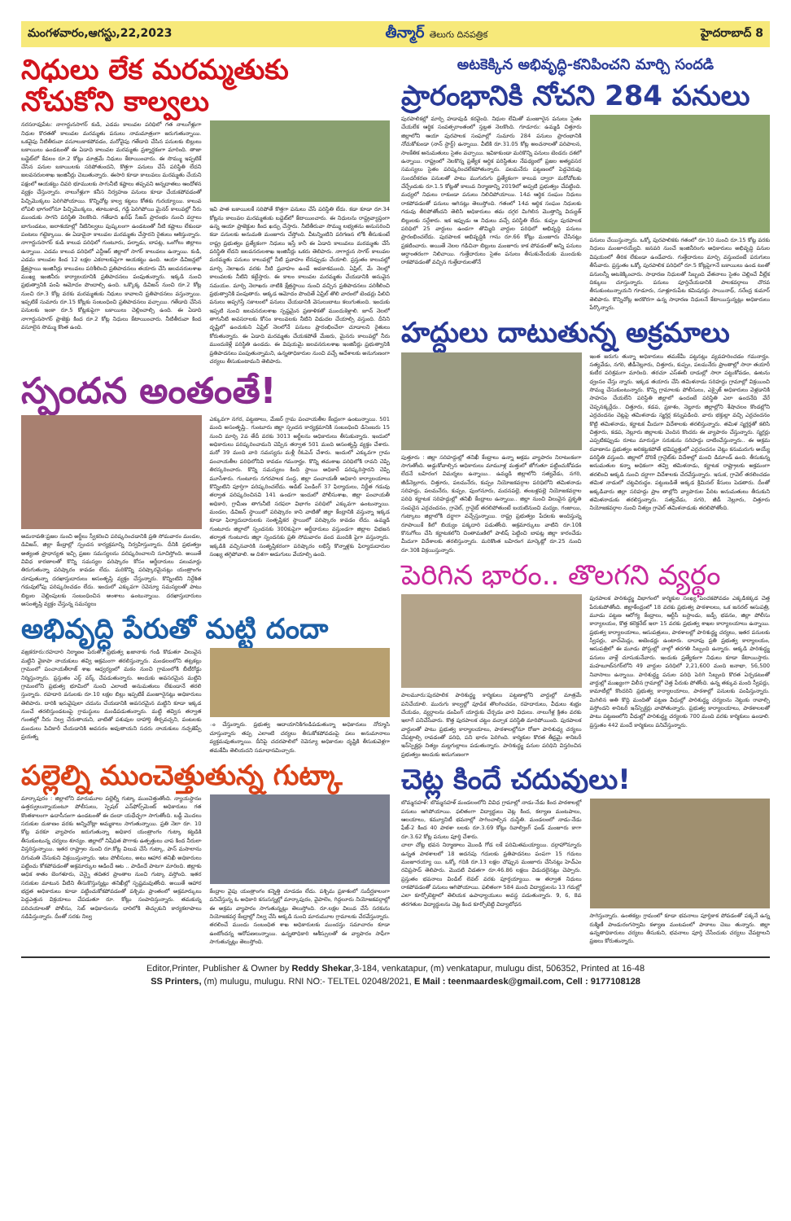మంగళవారం,ఆగస్టు,22,2023 తీన్మార్ తెలుగు దినపత్రిక హైదరాబాద్ 8
నిధులు లేక మరమ్మతుకు నోచుకోని కాల్వలు
నరసరావుపేట: నాగార్జునసాగర్ కుడి, ఎడమ కాలువల పరిధిలో గత నాలుగేళ్లుగా నిధుల కొరతతో కాలువల మరమ్మతు పనులు నామమాత్రంగా జరుగుతున్నాయి. ఒకవైపు నీటితీరువా వసూలుకాకపోవడం, మరోవైపు గతేడాది చేసిన పనులకు బిల్లులు బకాయిలు ఉండటంతో ఈ ఏడాది కాలువల మరమ్మతు ప్రశ్నార్థకంగా మారింది. తాజా బడ్జెట్‌లో కేవలం రూ.2 కోట్లు మాత్రమే నిధులు కేటాయించారు. ఈ సొమ్ము ఇప్పటికే చేసిన పనుల బకాయిలకు సరిపోతుందని, కొత్తగా పనులు చేసే పరిస్థితి లేదని జలవనరులశాఖ ఇంజినీర్లు చెబుతున్నారు. ఈసారి కూడా కాలువలు మరమ్మతు చేయని పక్షంలో ఆయకట్టు చివరి భూములకు సాగునీటి కష్టాలు తప్పవని అన్నదాతలు ఆందోళన వ్యక్తం చేస్తున్నారు. నాలుగేళ్లుగా కనీస నిర్వహణ పనులు కూడా చేయకపోవడంతో పిచ్చిమొక్కలు పెరిగిపోయాయి. కొన్నిచోట్ల కాల్వ కట్టలు కోతకు గురయ్యాయి. కాలువ లోపలి భాగంలోనూ పిచ్చిమొక్కలు, తూటుకాడ, గడ్డి పెరిగిపోయి మైనర్ కాలువల్లో నీరు ముందుకు సాగని పరిస్థితి నెలకొంది. గతేడాది ఖరీఫ్ సీజన్ ప్రారంభం నుంచి వర్షాలు బాగుండటం, జలాశయాల్లో నీటినిల్వలు పుష్కలంగా ఉండటంతో నీటి కష్టాలు లేకుండా పంటలు గట్టెక్కాయి. ఈ ఏడాదైనా కాలువల మరమ్మతు చేస్తారని రైతులు ఆశిస్తున్నారు. నాగార్జునసాగర్ కుడి కాలువ పరిధిలో గుంటూరు, పల్నాడు, బాపట్ల, ఒంగోలు జిల్లాలు ఉన్నాయి. ఎడమ కాలువ పరిధిలో ఎన్టీఆర్ జిల్లాలో సాగర్ కాలువలు ఉన్నాయి. కుడి, ఎడమ కాలువల కింద 12 లక్షల ఎకరాలకుపైగా ఆయకట్టు ఉంది. ఆయా డివిజన్లలో క్షేత్రస్థాయి ఇంజినీర్లు కాలువలు పరిశీలించి ప్రతిపాదనలు తయారు చేసి జలవనరులశాఖ ముఖ్య ఇంజినీరు కార్యాలయానికి ప్రతిపాదనలు పంపుతున్నారు. ఇక్కడి నుంచి ప్రభుత్వానికి పంపి ఆమోదం పొందాల్సి ఉంది. ఒక్కొక్క డివిజన్ నుంచి రూ.2 కోట్ల నుంచి రూ.3 కోట్ల వరకు మరమ్మతుకు నిధులు కావాలని ప్రతిపాదనలు వస్తున్నాయి. ఇప్పటికే సుమారు రూ.15 కోట్లకు సంబంధించి ప్రతిపాదనలు వచ్చాయి. గతేడాది చేసిన పనులకు ఇంకా రూ.5 కోట్లకుపైగా బకాయిలు చెల్లించాల్సి ఉంది. ఈ ఏడాది నాగార్జునసాగర్ ప్రాజెక్టు కింద రూ.2 కోట్ల నిధులు కేటాయించారు. నీటితీరువా కింద వసూలైన సొమ్ము కొంత ఉంది.
ఇవి పాత బకాయిలకే సరిపోతే కొత్తగా పనులు చేసే పరిస్థితి లేదు. కడా కూడా రూ.34 కోట్లను కాలువల మరమ్మతుకు బడ్జెట్‌లో కేటాయించారు. ఈ నిధులను రాష్ట్రవ్యాప్తంగా ఉన్న ఆయా ప్రాజెక్టుల కింద ఖర్చు చేస్తారు. నీటితీరువా సొమ్ము లభ్యతను అనుసరించి కడా పనులకు అనుమతి మంజూరు చేస్తోంది. వీటన్నింటిని పరిగణన లోకి తీసుకుంటే రాష్ట్ర ప్రభుత్వం ప్రత్యేకంగా నిధులు ఇస్తే కానీ ఈ ఏడాది కాలువలు మరమ్మతు చేసే పరిస్థితి లేదని జలవనరులశాఖ ఇంజినీర్లు ఒకరు తెలిపారు. నాగార్జున సాగర్ కాలువల మరమ్మతు పనులు కాలువల్లో నీటి ప్రవాహం లేనప్పుడు చేయాలి. ప్రస్తుతం కాలువల్లో మార్చి నెలాఖరు వరకు నీటి ప్రవాహం ఉండే అవకాశముంది. ఏప్రిల్, మే నెలల్లో కాలువలకు నీటిని కట్టేస్తారు. ఈ కాలం కాలువల మరమ్మతు చేయడానికి అనువైన సమయం. మార్చి నెలాఖరు నాటికి క్షేత్రస్థాయి నుంచి వచ్చిన ప్రతిపాదనలు పరిశీలించి ప్రభుత్వానికి పంపుతారు. అక్కడ ఆమోదం పొందితే ఏప్రిల్ తొలి వారంలో టెండర్లు పిలిచి పనులు అప్పగిస్తే సకాలంలో పనులు చేయడానికి వెసులుబాటు కలుగుతుంది. ఇందుకు ఇప్పటి నుంచి జలవనరులశాఖ స్పష్టమైన ప్రణాళికతో ముందుకెళ్లాలి. జూన్ నెలలో తాగునీటి అవసరాలకు కోసం కాలువలకు నీటిని విడుదల చేయాల్సి వస్తుంది. దీనిని దృష్టిలో ఉంచుకుని ఏప్రిల్ నెలలోనే పనులు ప్రారంభించేలా చూడాలని రైతులు కోరుతున్నారు. ఈ ఏడాది మరమ్మతు చేయకపోతే మేజరు, మైనరు కాలువల్లో నీరు ముందుకెళ్లే పరిస్థితి ఉండదు. ఈ విషయమై జలవనరులశాఖ ఇంజినీర్లు ప్రభుత్వానికి ప్రతిపాదనలు పంపుతున్నామని, ఉన్నతాధికారుల నుంచి వచ్చే ఆదేశాలకు అనుగుణంగా చర్యలు తీసుకుంటామని తెలిపారు.
స్పందన అంతంతే!
అమరావతి:ప్రజల నుంచి అర్జీలు స్వీకరించి పరిష్కరించడానికి ప్రతి సోమవారం మండల, డివిజన్, జిల్లా కేంద్రాల్లో స్పందన కార్యక్రమాన్ని నిర్వహిస్తున్నారు. దీనికి ప్రభుత్వం అత్యంత ప్రాధాన్యత ఇచ్చి ప్రజల సమస్యలను పరిష్కరించాలని సూచిస్తోంది. అయితే వివిధ కారణాలతో కొన్ని సమస్యల పరిష్కారం కోసం అర్జీదారులు పలుమార్లు తిరుగుతున్నా పరిష్కారం కావడం లేదు. మరికొన్ని పరిష్కారమైనట్లు యంత్రాంగం చూపుతున్నా దరఖాస్తుదారులు అసంతృప్తి వ్యక్తం చేస్తున్నారు. కొన్నింటిని నిర్దేశిత గడువులోపు పరిష్కరించడం లేదు. ఇందులో ఎక్కువగా రెవెన్యూ సమస్యలతో పాటు బిల్లుల చెల్లింపులకు సంబంధించిన అంశాలు ఉంటున్నాయి. దరఖాస్తుదారులు అసంతృప్తి వ్యక్తం చేస్తున్న సమస్యలు
ఎక్కువగా నగర, పట్టణాలు, మేజర్ గ్రామ పంచాయతీల కేంద్రంగా ఉంటున్నాయి. 501 మంది అసంతృప్తి.. గుంటూరు జిల్లా స్పందన కార్యక్రమానికి సంబంధించి డిసెంబరు 15 నుంచి మార్చి 2వ తేదీ వరకు 3013 అర్జీలను అధికారులు తీసుకున్నారు. ఇందులో అధికారులు పరిష్కరించామని చెప్పిన తర్వాత 501 మంది అసంతృప్తి వ్యక్తం చేశారు. మరో 39 మంది వారి సమస్యను మళ్లీ రీఓపెన్ చేశారు. ఇందులో ఎక్కువగా గ్రామ పంచాయతీల పరిధిలోనివి కావడం గమనార్హం. కొన్ని తమశాఖ పరిధిలోకి రావని చెప్పి తిరస్కరించారు. కొన్ని సమస్యలు కింది స్థాయి అధికారే పరిష్కరిస్తారని చెప్పి మూసేశారు. గుంటూరు నగరపాలక సంస్థ, జిల్లా పంచాయతీ అధికారి కార్యాలయాలు కొన్నింటిని పూర్తిగా పరిష్కరించలేదు. ఆడిట్ పెండింగ్ 37 ఫిర్యాదులు, నిర్ణీత గడువు తర్వాత పరిష్కరించినవి 141 ఉండగా ఇందులో పోలీసుశాఖ, జిల్లా పంచాయతీ అధికారి, గ్రామీణ తాగునీటి సరఫరా విభాగం పరిధిలో ఎక్కువగా ఉంటున్నాయి. మండల, డివిజన్ స్థాయిలో పరిష్కారం కాని వాటితో జిల్లా కేంద్రానికి వస్తున్నా ఇక్కడ కూడా ఫిర్యాదుదారులకు సంతృప్తికర స్థాయిలో పరిష్కారం కావడం లేదు. ఉమ్మడి గుంటూరు జిల్లాలో స్పందనకు 300కుపైగా అర్జీదారులు వస్తుండగా జిల్లాల విభజన తర్వాత గుంటూరు జిల్లా స్పందనకు ప్రతి సోమవారం వంద మందికి పైగా వస్తున్నారు. ఇక్కడికి వచ్చినవారికి సంతృప్తికరంగా పరిష్కారం లభిస్తే కొన్నాళ్లకు ఫిర్యాదుదారుల సంఖ్య తగ్గిపోవాలి. ఆ దిశగా అడుగులు వేయాల్సి ఉంది.
అభివృద్ధి పేరుతో మట్టి దందా
వజ్రకరూరు:రహదారి నిర్మాణం పేరుతో, ప్రభుత్వ ఖజానాకు గండి కొడుతూ విలువైన మట్టిని వైకాపా నాయకులు తవ్వి అక్రమంగా తరలిస్తున్నారు. మండలంలోని తట్రకల్లు గ్రామంలో పంచాయతీరాజ్ శాఖ ఆధ్వర్యంలో మఠం నుంచి గ్రామంలోకి బీటీరోడ్డు నిర్మిస్తున్నారు. ప్రస్తుతం ఎర్త్ వర్క్ చేపడుతున్నారు. అందుకు అవసరమైన మట్టిని గ్రామంలోని ప్రభుత్వ భూమిలో నుంచి ఎలాంటి అనుమతులు లేకుండానే తరలి స్తున్నారు. రహదారి పనులకు రూ.10 లక్షల బిల్లు ఇప్పటికే మంజూరైనట్లు అధికారులు తెలిపారు. దారికి ఇరువైపులా చదును చేయడానికి అవసరమైన మట్టిని కూడా ఇక్కడ నుంచే తరలిస్తుండటంపై గ్రామస్థులు మండిపడుతున్నారు. మట్టి తవ్విన తర్వాత గుంతల్లో నీరు నిల్వ చేరుతాయని, వాటితో పశువుల దాహార్తి తీర్చవచ్చని, పంటలకు మందులు పిచికారీ చేయడానికి అవసరం అవుతాయని సదరు నాయకులు నచ్చజెప్పే ప్రయత్న
ం చేస్తున్నారు. ప్రభుత్వ ఆదాయానికిగండిపడుతున్నా అధికారులు నోర్మూసి చూస్తున్నారు తప్ప ఎలాంటి చర్యలు తీసుకోకపోవడంపై పలు అనుమానాలు వ్యక్తమవుతున్నాయి. దీనిపై చదరపాలిలో రెవెన్యూ అధికారుల దృష్టికి తీసుకువెళ్లగా తమకేమీ తెలియదని సమాధానమిచ్చారు.
పల్లెల్ని ముంచెత్తుతున్న గుట్కా
మార్కాపురం : జిల్లాలోని మారుమూల పల్లెల్నీ గుట్కా ముంచెత్తుతోంది. న్యాయస్థానం ఉత్తర్వులున్నాయంటూ పోలీసులు, స్పెషల్ ఎన్‌ఫోర్స్‌మెంట్ అధికారులు గత కొంతకాలంగా ఉదాసీనంగా ఉండటంతో ఈ దందా యథేచ్ఛగా సాగుతోంది. బడ్డీ మొదలు సరుకుల దుకాణం వరకు అన్నిచోట్లా అమ్మకాలు సాగుతున్నాయి. ప్రతి నెలా రూ. 10 కోట్ల వరకూ వ్యాపారం జరుగుతున్నా అధికార యంత్రాంగం గుట్కా కట్టడికి తీసుకుంటున్న చర్యలు శూన్యం. జిల్లాలో నిషేధిత పొగాకు ఉత్పత్తులు చాప కింద నీరులా విస్తరిస్తున్నాయి. ఇతర రాష్ట్రాల నుంచి రూ.కోట్ల విలువ చేసే గుట్కా, పాన్ మసాలాను దిగుమతి చేసుకుని విక్రయిస్తున్నారు. ఇటు పోలీసులు, అటు ఆహార తనిఖీ అధికారులు పట్టించు కోకపోవడంతో అక్రమార్కుల ఆడిందే ఆట .. పాడిందే పాటగా మారింది. జిల్లాకు అధిక శాతం బెంగళూరు, చెన్నై తదితర ప్రాంతాల నుంచి గుట్కా వస్తోంది. ఇతర సరుకుల మాటున వీటిని తీసుకొస్తున్నట్లు తనిఖీల్లో స్పష్టమవుతోంది. అయితే ఆహార భద్రత అధికారులు కూడా పట్టించుకోకపోవడంతో పశ్చిమ ప్రాంతంలో అక్రమార్కులు పెద్దఎత్తున విక్రయాలు చేపడుతూ రూ. కోట్లు సంపాదిస్తున్నారు. తమకున్న పరిచయాలతో పోలీసు, సెబ్ అధికారులను దారిలోకి తెచ్చుకుని కార్యకలాపాలు నడిపిస్తున్నారు. దీంతో సరకు నిల్వ
కేంద్రాల వైపు యంత్రాంగం కన్నెత్తి చూడడం లేదు. పశ్చిమ ప్రకాశంలో సుదీర్ఘకాలంగా పనిచేస్తున్న ఓ అధికారి కనుసన్నల్లో మార్కాపురం, వైపాలెం, గిద్దలూరు నియోజకవర్గాల్లో ఈ అక్రమ వ్యాపారం సాగుతున్నట్లు తెలుస్తోంది. రూ.లక్షల విలువ చేసే సరకును నియోజకవర్గ కేంద్రాల్లో నిల్వ చేసి అక్కడి నుంచి మారుమూల గ్రామాలకు చేరవేస్తున్నారు. తరలించే ముందు సంబంధిత శాఖ అధికారులకు ముందస్తు సమాచారం కూడా ఉంటోందన్న ఆరోపణలున్నాయి. ఉన్నతాధికారి ఆశీస్సులతో ఈ వ్యాపారం సాఫీగా సాగుతున్నట్లు తెలుస్తోంది.
అటకెక్కిన అభివృద్ధి-కనిపించని మార్చి సందడి
ప్రారంభానికి నోచని 284 పనులు
పురపాలికల్లో మార్చి హడావుడి కరవైంది. నిధుల లేమితో మంజూరైన పనులు సైతం చేయలేక ఆర్థిక సంవత్సరాంతంలో స్తబ్దత నెలకొంది. గూడూరు: ఉమ్మడి చిత్తూరు జిల్లాలోని ఆయా పురపాలక సంఘాల్లో సుమారు 284 పనులు ప్రారంభానికి నోచుకోకుండా (నాన్ స్టార్ట్) ఉన్నాయి. వీటికి రూ.31.05 కోట్ల అంచనాలతో పరిపాలన, సాంకేతిక అనుమతులు సైతం వచ్చాయి. ఇవికాకుండా మరికొన్ని పనులు టెండరు దశలో ఉన్నాయి. రాష్ట్రంలో నెలకొన్న ప్రత్యేక ఆర్థిక పరిస్థితుల నేపథ్యంలో ప్రజల అత్యవసర సమస్యలు సైతం పరిష్కరించలేకపోతున్నారు. పలమనేరు పట్టణంలో పెద్దచెరువు సుందరీకరణ పనులతో పాటు ముగురుగు ప్రత్యేకంగా కాలువ ద్వారా మరోచోటకు చేర్చేందుకు రూ.1.5 కోట్లతో కాలువ నిర్మాణాన్ని 2019లో అప్పటి ప్రభుత్వం చేపట్టింది. మధ్యలో నిధులు రాకుండా పనులు నిలిచిపోయాయి. 14వ ఆర్థిక సంఘం నిధులు రాకపోవడంతో పనులు ఆగినట్లు తెలుస్తోంది. గతంలో 14వ ఆర్థిక సంఘం నిధులకు గడువు తీరిపోతోందని తెలిసి అధికారులు తమ దగ్గర మిగిలిన మొత్తాన్ని విద్యుత్ బిల్లులకు సర్దేశారు. ఇక ఇప్పుడు ఆ నిధులు వచ్చే పరిస్థితి లేదు. కుప్పం పురపాలక పరిధిలో 25 వార్డులు ఉండగా తొమ్మిది వార్డుల పరిధిలో అభివృద్ధి పనులు ప్రారంభించలేదు. పురపాలక అభివృద్ధికి గాను రూ.66 కోట్లు మంజూరు చేసినట్లు ప్రకటించారు. అయితే నెలల గడిచినా బిల్లులు మంజూరు కాక పోవడంతో అన్ని పనులు అర్ధాంతరంగా నిలిచాయి. గుత్తేదారులు సైతం పనులు తీసుకునేందుకు ముందుకు రాకపోవడంతో వచ్చిన గుత్తేదారులతోనే
పనులు చేయిస్తున్నారు. ఒక్కో పురపాలికకు గతంలో రూ.10 నుంచి రూ.15 కోట్ల వరకు నిధులు మంజూరయ్యేవి. జనవరి నుంచే ఇంజినీరింగు అధికారులు అభివృద్ధి పనుల విషయంలో తీరిక లేకుండా ఉండేవారు. గుత్తేదారులు మార్చి వస్తుందంటే పరుగులు తీసేవారు. ప్రస్తుతం ఒక్కో పురపాలిక పరిధిలో రూ.5 కోట్లపైగానే బకాయిలు ఉండ టంతో పనులన్నీ అటకెక్కించారు. సాధారణ నిధులతో సిబ్బంది వేతనాలు సైతం చెల్లించే వీల్లేక దిక్కులు చూస్తున్నారు. పనులు పూర్తిచేయడానికి పాలకవర్గాలు చొరవ తీసుకుంటున్నాయని గూడూరు, సూళ్లూరుపేట కమిషనర్లు సాయినాథ్, నరేంద్ర కుమార్ తెలిపారు. కొన్నిచోట్ల అరకొరగా ఉన్న సాధారణ నిధులనే కేటాయిస్తున్నట్లు అధికారులు పేర్కొన్నారు.
హద్దులు దాటుతున్న అక్రమాలు
పుత్తూరు : జిల్లా సరిహద్దుల్లో తనిఖీ కేంద్రాలు ఉన్నా అక్రమ వ్యాపారం నిరాటంకంగా సాగుతోంది. అడ్డుకోవాల్సిన అధికారులు మామూళ్ల మత్తులో జోగుతూ పట్టించుకోవడం లేదనే బహిరంగ విమర్శలు ఉన్నాయి.. ఉమ్మడి జిల్లాలోని సత్యవేడు, నగరి, జీడీనెల్లూరు, చిత్తూరు, పలమనేరు, కుప్పం నియోజకవర్గాల పరిధిలోని తమిళనాడు సరిహద్దు, పలమనేరు, కుప్పం, పుంగనూరు, మదనపల్లె, తంబళ్లపల్లె నియోజకవర్గాల పరిధి కర్ణాటక సరిహద్దుల్లో తనిఖీ కేంద్రాలు ఉన్నాయి.. జిల్లా నుంచి విలువైన ప్రకృతి సంపదైన ఎర్రచందనం, గ్రావెల్, గ్రానైట్ తరలిపోతుంటే బయటినుంచి మద్యం, గంజాయి, గుట్కాలు జిల్లాలోకి దర్జాగా వచ్చేస్తున్నాయి. రాష్ట్ర ప్రభుత్వం పేదలకు అందిస్తున్న రూపాయికే కిలో బియ్యం పక్కదారి పడుతోంది. అక్రమార్కులు వాటిని రూ.10కి కొనుగోలు చేసి కర్ణాటకలోని చింతామణిలో పాలిష్ పెట్టించి బాపట్ల జిల్లా కారంచేడు మీదుగా విదేశాలకు తరలిస్తున్నారు. మరికొంత బహిరంగ మార్కెట్లో రూ.25 నుంచి రూ.30కి విక్రయిస్తున్నారు.
ఇంత జరుగు తున్నా అధికారులు తమకేమీ పట్టనట్లు వ్యవహరించడం గమనార్హం. సత్యవేడు, నగరి, జీడీనెల్లూరు, చిత్తూరు, కుప్పం, పలమనేరు ప్రాంతాల్లో సారా తయారీ కుటీర పరిశ్రమగా మారింది. తరచూ ఎస్ఈబీ దాడుల్లో సారా పట్టుకోవడం, ఊటను ధ్వంసం చేస్తు న్నారు. ఇక్కడ తయారు చేసి తమిళనాడు సరిహద్దు గ్రామాల్లో విక్రయించి సొమ్ము చేసుకుంటున్నారు. కొన్ని గ్రామాలకు పోలీసులు, ఎక్సైజ్ అధికారులు వెళ్లడానికి సాహసం చేయలేని పరిస్థితి జిల్లాలో ఉందంటే పరిస్థితి ఎలా ఉందనేది వేరే చెప్పనక్కర్లేదు.. చిత్తూరు, కడప, ప్రకాశం, నెల్లూరు జిల్లాల్లోని శేషాచలం కొండల్లోని ఎర్రచందనం చెట్లపై తమిళనాడు స్మగ్లర్ల కన్నుపడింది. వారు భక్తుల్లా వచ్చి ఎర్రచందనం కొట్టి తమిళనాడు, కర్ణాటక మీదుగా విదేశాలకు తరలిస్తున్నారు. తమిళ స్మగ్లర్లతో కలిసి చిత్తూరు, కడప, నెల్లూరు జిల్లాలకు చెందిన కొందరు ఈ వ్యాపారం చేస్తున్నారు. స్మగ్లర్లు ఎప్పటికప్పుడు రూటు మారుస్తూ సరుకును సరిహద్దు దాటించేస్తున్నారు.. ఈ అక్రమ రవాణాను ప్రభుత్వం అరికట్టకపోతే భవిష్యత్తులో ఎర్రచందనం చెట్లు కనుమరుగు అయ్యే పరిస్థితి వస్తుంది. జిల్లాలో దొరికే గ్రానైట్‌కు విదేశాల్లో మంచి డిమాండ్ ఉంది. తీసుకున్న అనుమతుల కన్నా అధికంగా తవ్వి తమిళనాడు, కర్ణాటక రాష్ట్రాలకు అక్రమంగా తరలించి అక్కడి నుంచి దర్జాగా విదేశాలకు చేరవేస్తున్నారు. ఇసుక, గ్రావెల్ తరలించడం తమిళ నాడులో చట్టవిరుద్ధం. పట్టుబడితే అక్కడ క్రిమినల్ కేసులు పెడతారు. దీంతో అక్కడివారు జిల్లా సరిహద్దు ప్రాం తాల్లోని వ్యాపారుల పేరిట అనుమతులు తీసుకుని తమిళనాడుకు తరలిస్తున్నారు. సత్యవేడు, నగరి, జీడీ నెల్లూరు, చిత్తూరు నియోజకవర్గాల నుంచి నిత్యం గ్రావెల్ తమిళనాడుకు తరలిపోతోంది.
పెరిగిన భారం.. తొలగని వ్యర్థం
పాలమూరు:పురపాలిక పారిశుద్ధ్య కార్మికులు పట్టణాల్లోని వార్డుల్లో మాత్రమే పనిచేయాలి. మురుగు కాల్వల్లో పూడిక తొలగించడం, రహదారులు, వీధులు శుభ్రం చేయడం, వ్యర్థాలను డంపింగ్ యార్డుకు చేర్చడం వారి విధులు. నాలుగేళ్ల క్రితం వరకు ఇలాగే పనిచేసేవారు. కొత్త పురపాలక చట్టం వచ్చాక పరిస్థితి మారిపోయింది. పురపాలక వార్డులతో పాటు ప్రభుత్వ కార్యాలయాలు, పాఠశాలల్లోనూ రోజూ పారిశుధ్య చర్యలు చేపట్టాల్సి రావడంతో పరిధి, పని భారం పెరిగింది. కార్మికుల కొరత తీవ్రమై శానిటరీ ఇన్‌స్పెక్టర్లు నిత్యం మల్లగుల్లాలు పడుతున్నారు. పారిశుద్ధ్య పనుల పరిధిని విస్తరించిన ప్రభుత్వం అందుకు అనుగుణంగా
పురపాలక పారిశుద్ధ్య విభాగంలో కార్మికుల సంఖ్య పెంచకపోవడం ఎక్కడికక్కడ చెత్త పేరుకుపోతోంది. జిల్లాకేంద్రంలో 18 వరకు ప్రభుత్వ పాఠశాలలు, ఒక జనరల్ ఆసుపత్రి, మూడు పట్టణ ఆరోగ్య కేంద్రాలు, ఆర్టీసీ బస్టాండు, జడ్పీ భవనం, జిల్లా పోలీసు కార్యాలయం, కొత్త కలెక్టరేట్ ఇలా 15 వరకు ప్రభుత్వ శాఖల కార్యాలయాలు ఉన్నాయి. ప్రభుత్వ కార్యాలయాలు, ఆసుపత్రులు, పాఠశాలల్లో పారిశుద్ధ్య చర్యలు, ఇతర పనులకు స్వీపర్లు, వాచ్‌మెన్లు, అటెండర్లు ఉంటారు. దాదాపు ప్రతి ప్రభుత్వ కార్యాలయం, ఆసుపత్రిలో ఈ మూడు పోస్టుల్లో నాల్గో తరగతి సిబ్బంది ఉన్నారు. అక్కడి పారిశుద్ధ్య పనులు వాళ్లే చూసుకునేవారు. ఇందుకు ప్రత్యేకంగా నిధులు కూడా కేటాయిస్తారు. మహబూబ్‌నగర్‌లోని 49 వార్డుల పరిధిలో 2,21,600 మంది జనాభా, 56,500 నివాసాలు ఉన్నాయి. పారిశుద్ధ్య పనుల పరిధి పెరిగి సిబ్బంది కొరత ఏర్పడటంతో వార్డుల్లో ముఖ్యంగా విలీన గ్రామాల్లో చెత్త పేరుకు పోతోంది. ఉన్న తక్కువ మంది స్వీపర్లు, కామాటీల్లో కొందరిని ప్రభుత్వ కార్యాలయాలు, పాఠశాల్లో పనులకు పంపిస్తున్నారు. మిగిలిన అతి కొద్ది మందితో పట్టణ వీధుల్లో పారిశుద్ధ్య చర్యలను నెట్టుకు రావాల్సి వస్తోందని శానిటరీ ఇన్‌స్పెక్టర్లు వాపోతున్నారు. ప్రభుత్వ కార్యాలయాలు, పాఠశాలలతో పాటు పట్టణంలోని వీధుల్లో పారిశుద్ధ్య చర్యలకు 700 మంది వరకు కార్మికులు ఉండాలి. ప్రస్తుతం 442 మందే కార్మికులు పనిచేస్తున్నారు.
చెట్ల కిందే చదువులు!
బొమ్మనహళ్: బొమ్మనహళ్ మండలంలోని వివిధ గ్రామాల్లో నాడు-నేడు కింద పాఠశాలల్లో పనులు ఆగిపోయాయి. ఫలితంగా విద్యార్థులు చెట్ల కింద, కల్యాణ మంటపాలు, ఆలయాలు, కమ్యూనిటీ భవనాల్లో సాగించాల్సిన దుస్థితి. మండలంలో నాడు-నేడు ఫేజ్-2 కింద 40 పాఠశా లలకు రూ.3.69 కోట్లు రివాల్వింగ్ ఫండ్ మంజూరు కాగా రూ.3.62 కోట్ల పనులు పూర్తి చేశారు.
చాలా చోట్ల భవన నిర్మాణాలు మొండి గోడ లకే పరిమితమయ్యాయి. దర్గాహొన్నూరు ఉన్నత పాఠశాలలో 18 అదనపు గదులకు ప్రతిపాదనలు పంపగా 15 గదులు మంజూరయ్యా యి. ఒక్కో గదికి రూ.13 లక్షల చొప్పున మంజూరు చేసినట్లు హెచ్ఎం రవిప్రసాద్ తెలిపారు. మొదటి విడతగా రూ.46.86 లక్షలు విడుదలైనట్లు చెప్పారు. ప్రస్తుతం భవనాలు విండిల్ లెవల్ వరకు పూర్తయ్యాయి. ఆ తర్వాత నిధులు రాకపోవడంతో పనులు ఆగిపోయాయి. ఫలితంగా 584 మంది విద్యార్థులను 13 గదుల్లో ఎలా కూర్చోబెట్టాలో తెలియక ఉపాధ్యాయులు అవస్థ పడుతున్నారు. 9, 6, 8వ తరగతుల విద్యార్థులను చెట్ల కింద కూర్చోబెట్టి విద్యాబోధన
సాగిస్తున్నారు. ఉంతకల్లు గ్రామంలో కూడా భవనాలు పూర్తికాక పోవడంతో పక్కనే ఉన్న రుక్మిణీ పాండురంగస్వామి కళ్యాణ మంటపంలో పాఠాలు చెబు తున్నారు. జిల్లా ఉన్నతాధికారులు చర్యలు తీసుకుని, భవనాలు పూర్తి చేసేందుకు చర్యలు చేపట్టాలని ప్రజలు కోరుతున్నారు.
Editor,Printer, Publisher & Owner by Reddy Shekar,3-184, venkatapur, (m) venkatapur, mulugu dist, 506352, Printed at 16-48
SS Printers, (m) mulugu, mulugu. RNI NO:- TELTEL 02048/2021, E Mail : teenmaardesk@gmail.com, Cell : 9177108128